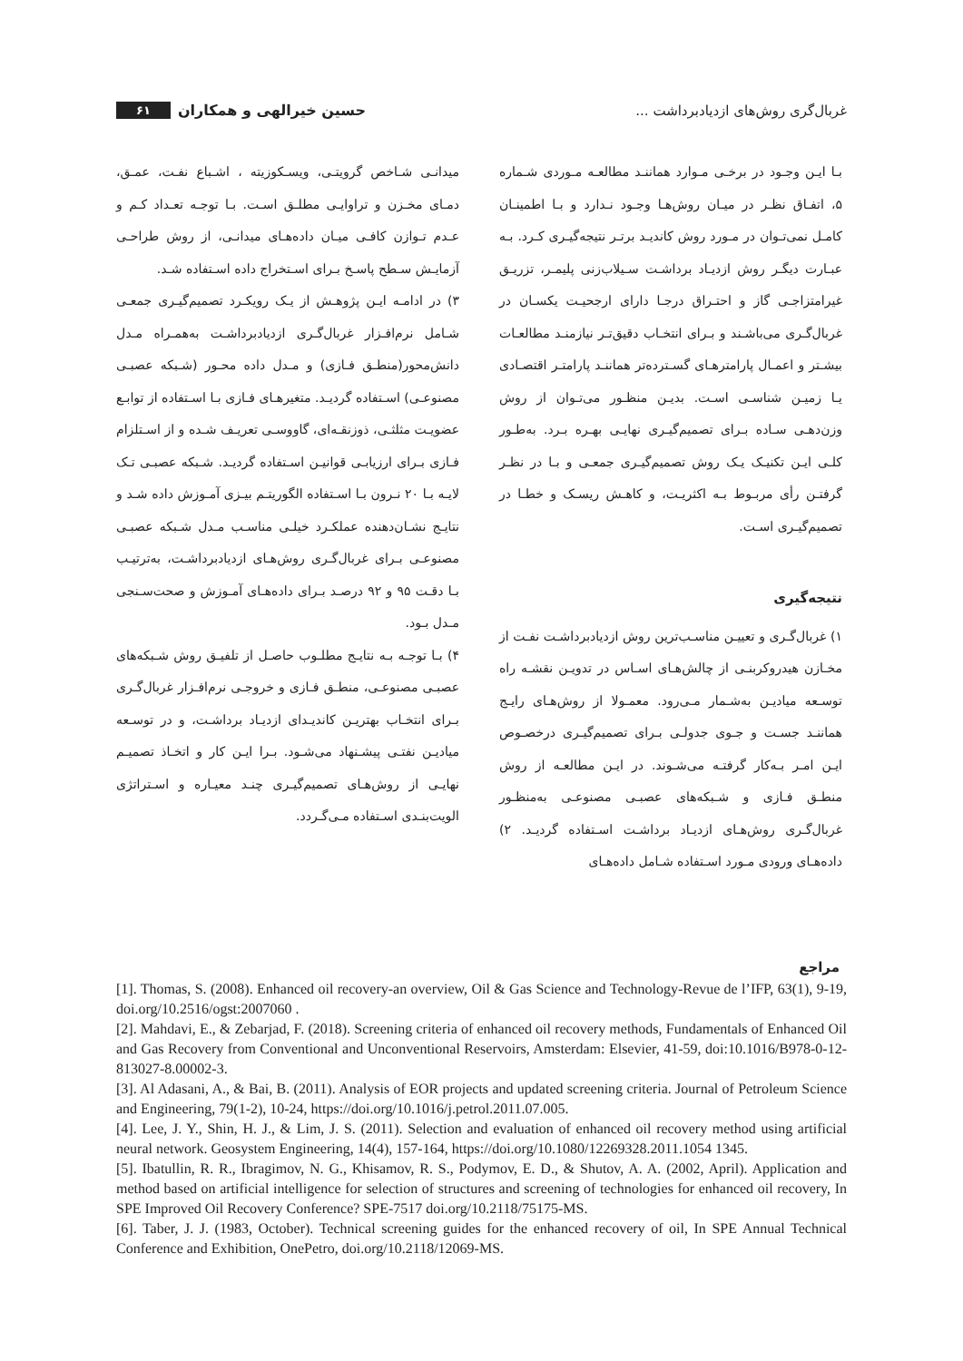غربال‌گری روش‌های ازدیادبرداشت ...
حسین خیرالهی و همکاران ۶۱
بـا ایـن وجـود در برخـی مـوارد هماننـد مطالعـه مـوردی شـماره ۵، اتفـاق نظـر در میـان روش‌هـا وجـود نـدارد و بـا اطمینـان کامـل نمی‌تـوان در مـورد روش کاندیـد برتـر نتیجه‌گیـری کـرد. بـه عبـارت دیگـر روش ازدیـاد برداشـت سـیلاب‌زنی پلیمـر، تزریـق غیرامتزاجـی گاز و احتـراق درجـا دارای ارجحیـت یکسـان در غربال‌گـری می‌باشـند و بـرای انتخـاب دقیق‌تـر نیازمنـد مطالعـات بیشـتر و اعمـال پارامترهـای گسـترده‌تر هماننـد پارامتـر اقتصـادی یـا زمیـن شناسـی اسـت. بدیـن منظـور می‌تـوان از روش وزن‌دهـی سـاده بـرای تصمیم‌گیـری نهایـی بهـره بـرد. به‌طـور کلـی ایـن تکنیـک یـک روش تصمیم‌گیـری جمعـی و بـا در نظـر گرفتـن رأی مربـوط بـه اکثریـت، و کاهـش ریسـک و خطـا در تصمیم‌گیـری اسـت.
نتیجه‌گیری
۱) غربال‌گـری و تعییـن مناسـب‌ترین روش ازدیادبرداشـت نفـت از مخـازن هیدروکربنـی از چالش‌هـای اسـاس در تدویـن نقشـه راه توسـعه میادیـن به‌شـمار مـی‌رود. معمـولا از روش‌هـای رایـج هماننـد جسـت و جـوی جدولـی بـرای تصمیم‌گیـری درخصـوص ایـن امـر بـه‌کار گرفتـه می‌شـوند. در ایـن مطالعـه از روش منطـق فـازی و شـبکه‌های عصبـی مصنوعـی به‌منظـور غربال‌گـری روش‌هـای ازدیـاد برداشـت اسـتفاده گردیـد. ۲) داده‌هـای ورودی مـورد اسـتفاده شـامل داده‌هـای
میدانـی شـاخص گرویتـی، ویسـکوزیته ، اشـباع نفـت، عمـق، دمـای مخـزن و تراوایـی مطلـق اسـت. بـا توجـه تعـداد کـم و عـدم تـوازن کافـی میـان داده‌هـای میدانـی، از روش طراحـی آزمایـش سـطح پاسـخ بـرای اسـتخراج داده اسـتفاده شـد.
۳) در ادامـه ایـن پژوهـش از یـک رویکـرد تصمیم‌گیـری جمعـی شـامل نرم‌افـزار غربال‌گـری ازدیادبرداشـت به‌همـراه مـدل دانش‌محور(منطـق فـازی) و مـدل داده محـور (شـبکه عصبـی مصنوعـی) اسـتفاده گردیـد. متغیرهـای فـازی بـا اسـتفاده از توابـع عضویـت مثلثـی، ذوزنقـه‌ای، گاووسـی تعریـف شـده و از اسـتلزام فـازی بـرای ارزیابـی قوانیـن اسـتفاده گردیـد. شـبکه عصبـی تـک لایـه بـا ۲۰ نـرون بـا اسـتفاده الگوریتـم بیـزی آمـوزش داده شـد و نتایـج نشـان‌دهنده عملکـرد خیلـی مناسـب مـدل شـبکه عصبـی مصنوعـی بـرای غربال‌گـری روش‌هـای ازدیادبرداشـت، به‌ترتیـب بـا دقـت ۹۵ و ۹۲ درصـد بـرای داده‌هـای آمـوزش و صحت‌سـنجی مـدل بـود.
۴) بـا توجـه بـه نتایـج مطلـوب حاصـل از تلفیـق روش شـبکه‌های عصبـی مصنوعـی، منطـق فـازی و خروجـی نرم‌افـزار غربال‌گـری بـرای انتخـاب بهتریـن کاندیـدای ازدیـاد برداشـت، و در توسـعه میادیـن نفتـی پیشـنهاد می‌شـود. بـرا ایـن کار و اتخـاذ تصمیـم نهایـی از روش‌هـای تصمیم‌گیـری چنـد معیـاره و اسـتراتژی الویت‌بنـدی اسـتفاده مـی‌گـردد.
مراجع
[1]. Thomas, S. (2008). Enhanced oil recovery-an overview, Oil & Gas Science and Technology-Revue de l’IFP, 63(1), 9-19, doi.org/10.2516/ogst:2007060 .
[2]. Mahdavi, E., & Zebarjad, F. (2018). Screening criteria of enhanced oil recovery methods, Fundamentals of Enhanced Oil and Gas Recovery from Conventional and Unconventional Reservoirs, Amsterdam: Elsevier, 41-59, doi:10.1016/B978-0-12-813027-8.00002-3.
[3]. Al Adasani, A., & Bai, B. (2011). Analysis of EOR projects and updated screening criteria. Journal of Petroleum Science and Engineering, 79(1-2), 10-24, https://doi.org/10.1016/j.petrol.2011.07.005.
[4]. Lee, J. Y., Shin, H. J., & Lim, J. S. (2011). Selection and evaluation of enhanced oil recovery method using artificial neural network. Geosystem Engineering, 14(4), 157-164, https://doi.org/10.1080/12269328.2011.1054 1345.
[5]. Ibatullin, R. R., Ibragimov, N. G., Khisamov, R. S., Podymov, E. D., & Shutov, A. A. (2002, April). Application and method based on artificial intelligence for selection of structures and screening of technologies for enhanced oil recovery, In SPE Improved Oil Recovery Conference? SPE-7517 doi.org/10.2118/75175-MS.
[6]. Taber, J. J. (1983, October). Technical screening guides for the enhanced recovery of oil, In SPE Annual Technical Conference and Exhibition, OnePetro, doi.org/10.2118/12069-MS.